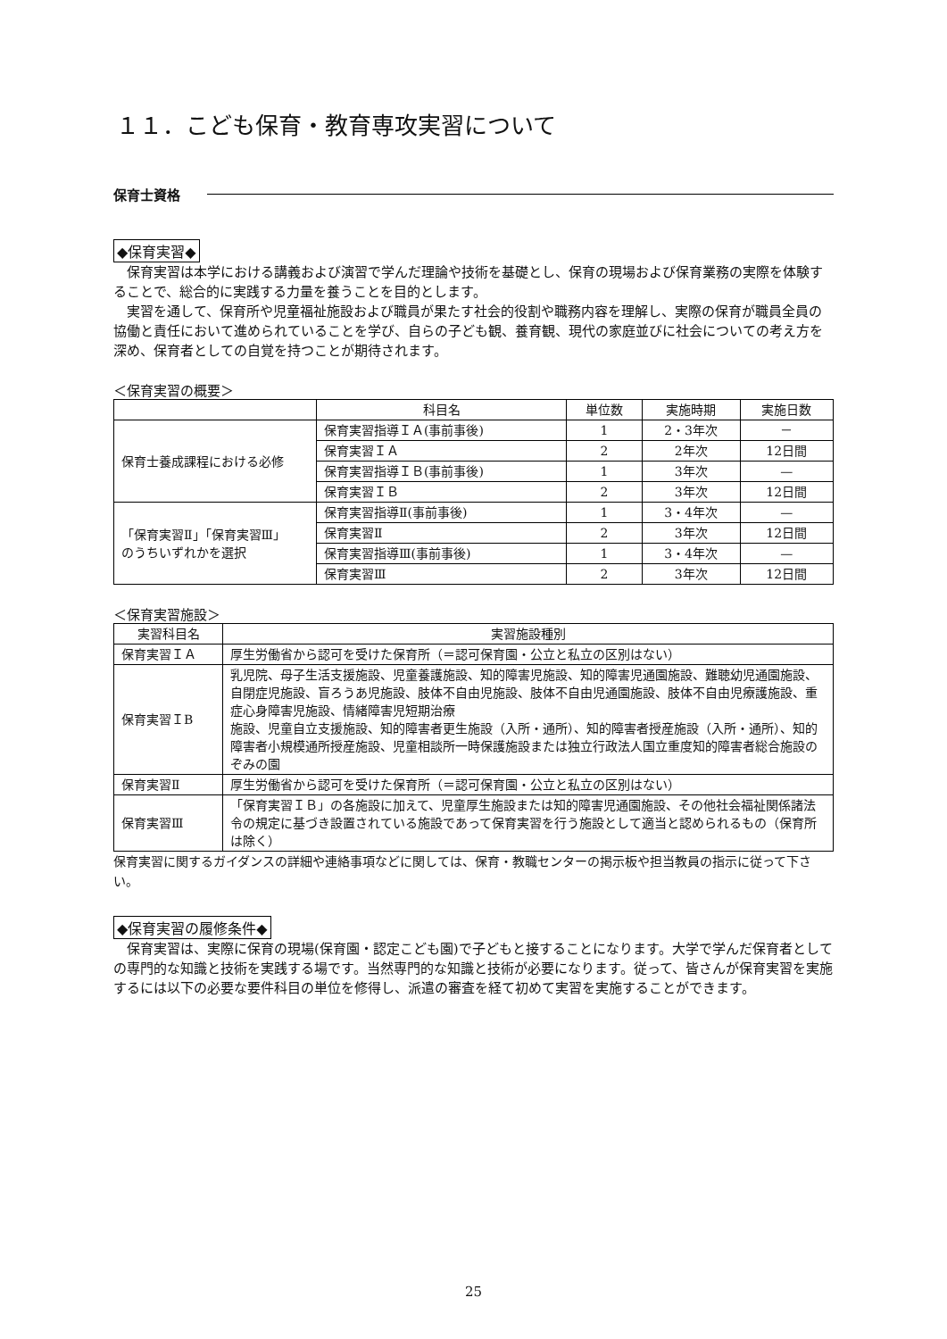１１．こども保育・教育専攻実習について
保育士資格
◆保育実習◆
保育実習は本学における講義および演習で学んだ理論や技術を基礎とし、保育の現場および保育業務の実際を体験することで、総合的に実践する力量を養うことを目的とします。
実習を通して、保育所や児童福祉施設および職員が果たす社会的役割や職務内容を理解し、実際の保育が職員全員の協働と責任において進められていることを学び、自らの子ども観、養育観、現代の家庭並びに社会についての考え方を深め、保育者としての自覚を持つことが期待されます。
＜保育実習の概要＞
| | 科目名 | 単位数 | 実施時期 | 実施日数 |
| --- | --- | --- | --- | --- |
| 保育士養成課程における必修 | 保育実習指導ＩＡ(事前事後) | 1 | 2・3年次 | － |
| | 保育実習ＩＡ | 2 | 2年次 | 12日間 |
| | 保育実習指導ＩＢ(事前事後) | 1 | 3年次 | — |
| | 保育実習ＩＢ | 2 | 3年次 | 12日間 |
| 「保育実習Ⅱ」「保育実習Ⅲ」 のうちいずれかを選択 | 保育実習指導Ⅱ(事前事後) | 1 | 3・4年次 | — |
| | 保育実習Ⅱ | 2 | 3年次 | 12日間 |
| | 保育実習指導Ⅲ(事前事後) | 1 | 3・4年次 | — |
| | 保育実習Ⅲ | 2 | 3年次 | 12日間 |
＜保育実習施設＞
| 実習科目名 | 実習施設種別 |
| --- | --- |
| 保育実習ＩＡ | 厚生労働省から認可を受けた保育所（＝認可保育園・公立と私立の区別はない） |
| 保育実習ＩB | 乳児院、母子生活支援施設、児童養護施設、知的障害児施設、知的障害児通園施設、難聴幼児通園施設、自閉症児施設、盲ろうあ児施設、肢体不自由児施設、肢体不自由児通園施設、肢体不自由児療護施設、重症心身障害児施設、情緒障害児短期治療 施設、児童自立支援施設、知的障害者更生施設（入所・通所）、知的障害者授産施設（入所・通所）、知的障害者小規模通所授産施設、児童相談所一時保護施設または独立行政法人国立重度知的障害者総合施設のぞみの園 |
| 保育実習Ⅱ | 厚生労働省から認可を受けた保育所（＝認可保育園・公立と私立の区別はない） |
| 保育実習Ⅲ | 「保育実習ＩＢ」の各施設に加えて、児童厚生施設または知的障害児通園施設、その他社会福祉関係諸法令の規定に基づき設置されている施設であって保育実習を行う施設として適当と認められるもの（保育所は除く） |
保育実習に関するガイダンスの詳細や連絡事項などに関しては、保育・教職センターの掲示板や担当教員の指示に従って下さい。
◆保育実習の履修条件◆
保育実習は、実際に保育の現場(保育園・認定こども園)で子どもと接することになります。大学で学んだ保育者としての専門的な知識と技術を実践する場です。当然専門的な知識と技術が必要になります。従って、皆さんが保育実習を実施するには以下の必要な要件科目の単位を修得し、派遣の審査を経て初めて実習を実施することができます。
25